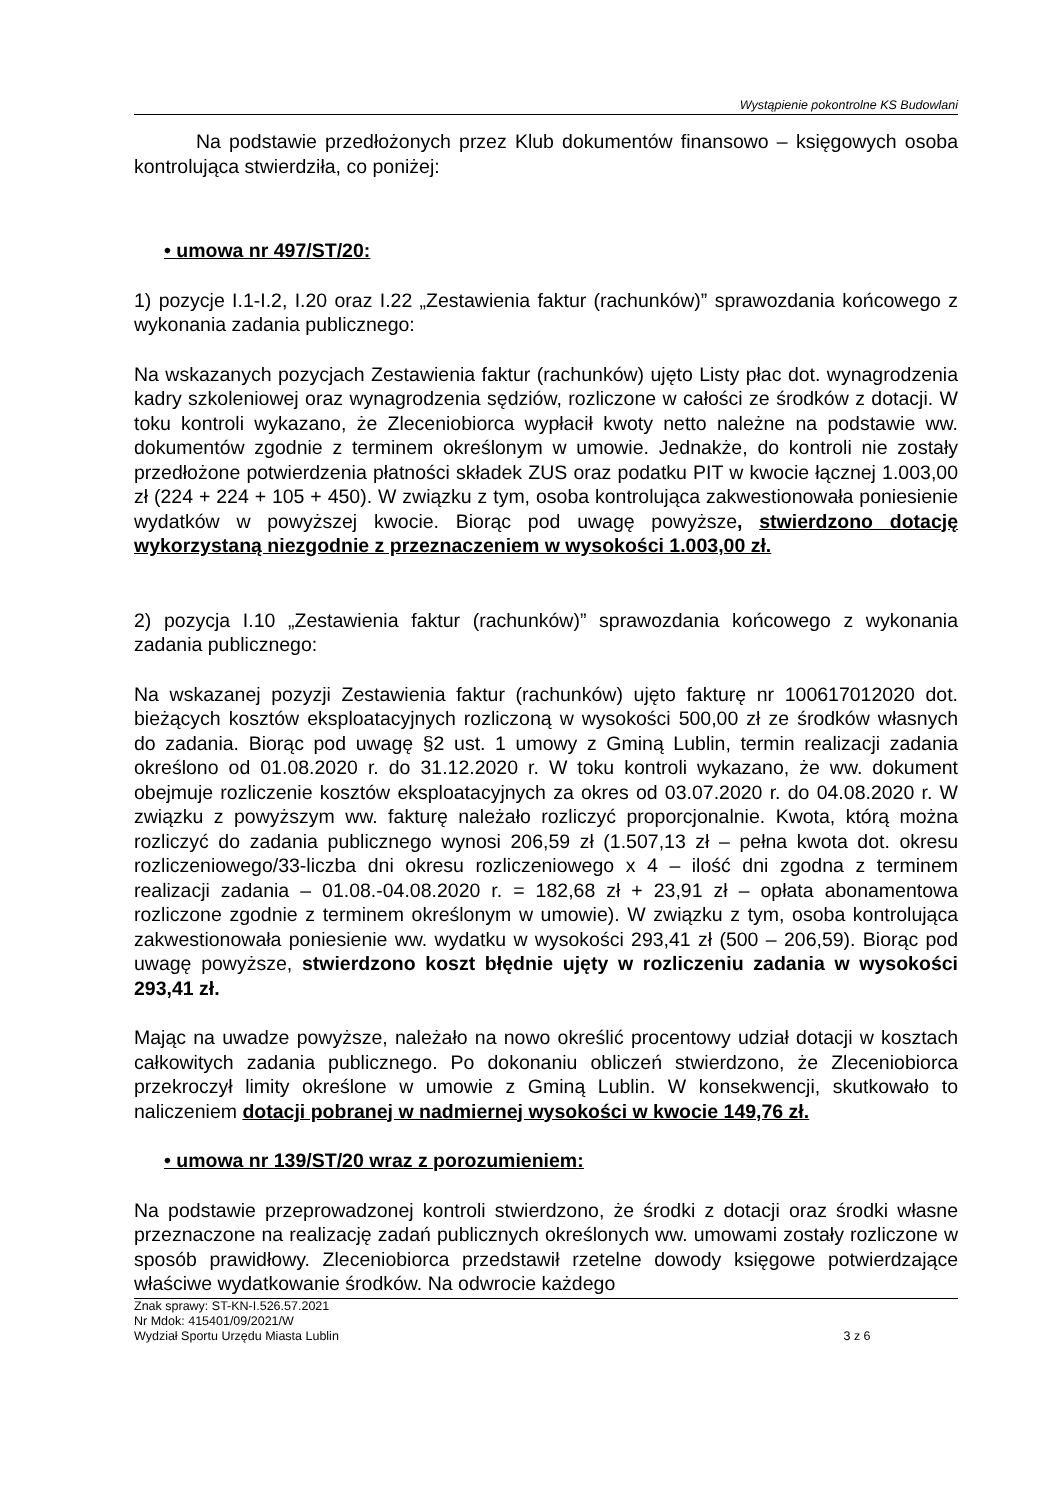Wystąpienie pokontrolne KS Budowlani
Na podstawie przedłożonych przez Klub dokumentów finansowo – księgowych osoba kontrolująca stwierdziła, co poniżej:
• umowa nr 497/ST/20:
1) pozycje I.1-I.2, I.20 oraz I.22 „Zestawienia faktur (rachunków)” sprawozdania końcowego z wykonania zadania publicznego:
Na wskazanych pozycjach Zestawienia faktur (rachunków) ujęto Listy płac dot. wynagrodzenia kadry szkoleniowej oraz wynagrodzenia sędziów, rozliczone w całości ze środków z dotacji. W toku kontroli wykazano, że Zleceniobiorca wypłacił kwoty netto należne na podstawie ww. dokumentów zgodnie z terminem określonym w umowie. Jednakże, do kontroli nie zostały przedłożone potwierdzenia płatności składek ZUS oraz podatku PIT w kwocie łącznej 1.003,00 zł (224 + 224 + 105 + 450). W związku z tym, osoba kontrolująca zakwestionowała poniesienie wydatków w powyższej kwocie. Biorąc pod uwagę powyższe, stwierdzono dotację wykorzystaną niezgodnie z przeznaczeniem w wysokości 1.003,00 zł.
2) pozycja I.10 „Zestawienia faktur (rachunków)” sprawozdania końcowego z wykonania zadania publicznego:
Na wskazanej pozyzji Zestawienia faktur (rachunków) ujęto fakturę nr 100617012020 dot. bieżących kosztów eksploatacyjnych rozliczoną w wysokości 500,00 zł ze środków własnych do zadania. Biorąc pod uwagę §2 ust. 1 umowy z Gminą Lublin, termin realizacji zadania określono od 01.08.2020 r. do 31.12.2020 r. W toku kontroli wykazano, że ww. dokument obejmuje rozliczenie kosztów eksploatacyjnych za okres od 03.07.2020 r. do 04.08.2020 r. W związku z powyższym ww. fakturę należało rozliczyć proporcjonalnie. Kwota, którą można rozliczyć do zadania publicznego wynosi 206,59 zł (1.507,13 zł – pełna kwota dot. okresu rozliczeniowego/33-liczba dni okresu rozliczeniowego x 4 – ilość dni zgodna z terminem realizacji zadania – 01.08.-04.08.2020 r. = 182,68 zł + 23,91 zł – opłata abonamentowa rozliczone zgodnie z terminem określonym w umowie). W związku z tym, osoba kontrolująca zakwestionowała poniesienie ww. wydatku w wysokości 293,41 zł (500 – 206,59). Biorąc pod uwagę powyższe, stwierdzono koszt błędnie ujęty w rozliczeniu zadania w wysokości 293,41 zł.
Mając na uwadze powyższe, należało na nowo określić procentowy udział dotacji w kosztach całkowitych zadania publicznego. Po dokonaniu obliczeń stwierdzono, że Zleceniobiorca przekroczył limity określone w umowie z Gminą Lublin. W konsekwencji, skutkowało to naliczeniem dotacji pobranej w nadmiernej wysokości w kwocie 149,76 zł.
• umowa nr 139/ST/20 wraz z porozumieniem:
Na podstawie przeprowadzonej kontroli stwierdzono, że środki z dotacji oraz środki własne przeznaczone na realizację zadań publicznych określonych ww. umowami zostały rozliczone w sposób prawidłowy. Zleceniobiorca przedstawił rzetelne dowody księgowe potwierdzające właściwe wydatkowanie środków. Na odwrocie każdego
Znak sprawy: ST-KN-I.526.57.2021
Nr Mdok: 415401/09/2021/W
Wydział Sportu Urzędu Miasta Lublin 3 z 6